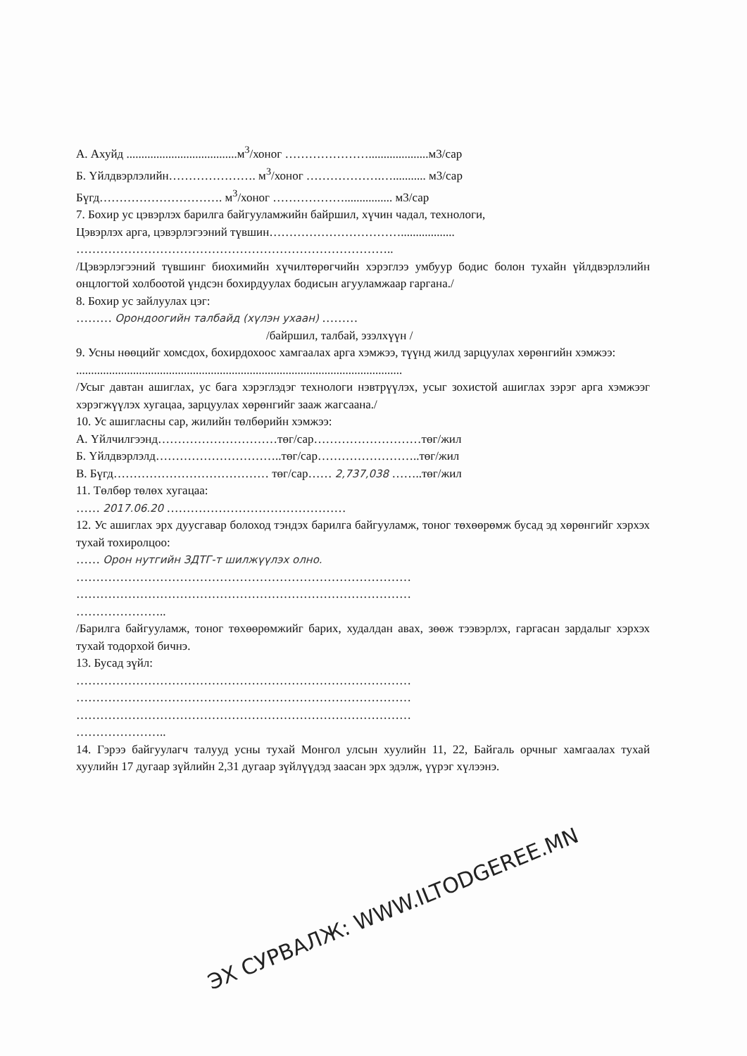А. Ахуйд .....................................м<sup>3</sup>/хоног …………………....................м3/сар
Б. Үйлдвэрлэлийн…………………. м<sup>3</sup>/хоног ……………….…........... м3/сар
Бүгд…………………………. м<sup>3</sup>/хоног ………………................ м3/сар
7. Бохир ус цэвэрлэх барилга байгууламжийн байршил, хүчин чадал, технологи,
Цэвэрлэх арга, цэвэрлэгээний түвшин……………………………..................
……………………………………………………………………..
/Цэвэрлэгээний түвшинг биохимийн хүчилтөрөгчийн хэрэглээ умбуур бодис болон тухайн үйлдвэрлэлийн онцлогтой холбоотой үндсэн бохирдуулах бодисын агууламжаар гаргана./
8. Бохир ус зайлуулах цэг:
……… Орондоогийн талбайд (хүлэн ухаан) ………
/байршил, талбай, эзэлхүүн /
9. Усны нөөцийг хомсдох, бохирдохоос хамгаалах арга хэмжээ, түүнд жилд зарцуулах хөрөнгийн хэмжээ:
.............................................................................................................
/Усыг давтан ашиглах, ус бага хэрэглэдэг технологи нэвтрүүлэх, усыг зохистой ашиглах зэрэг арга хэмжээг хэрэгжүүлэх хугацаа, зарцуулах хөрөнгийг зааж жагсаана./
10. Ус ашигласны сар, жилийн төлбөрийн хэмжээ:
А. Үйлчилгээнд…………………………төг/сар………………………төг/жил
Б. Үйлдвэрлэлд…………………………..төг/сар……………………..төг/жил
В. Бүгд………………………………… төг/сар…… 2,737,038 ……..төг/жил
11. Төлбөр төлөх хугацаа:
…… 2017.06.20 ………………………………………
12. Ус ашиглах эрх дуусгавар болоход тэндэх барилга байгууламж, тоног төхөөрөмж бусад эд хөрөнгийг хэрхэх тухай тохиролцоо:
…… Орон нутгийн ЗДТГ-т шилжүүлэх олно.
…………………………………………………………………………
…………………………………………………………………………
…………………..
/Барилга байгууламж, тоног төхөөрөмжийг барих, худалдан авах, зөөж тээвэрлэх, гаргасан зардалыг хэрхэх тухай тодорхой бичнэ.
13. Бусад зүйл:
…………………………………………………………………………
…………………………………………………………………………
…………………………………………………………………………
…………………..
14. Гэрээ байгуулагч талууд усны тухай Монгол улсын хуулийн 11, 22, Байгаль орчныг хамгаалах тухай хуулийн 17 дугаар зүйлийн 2,31 дугаар зүйлүүдэд заасан эрх эдэлж, үүрэг хүлээнэ.
ЭХ СУРВАЛЖ: WWW.ILTODGEREE.MN